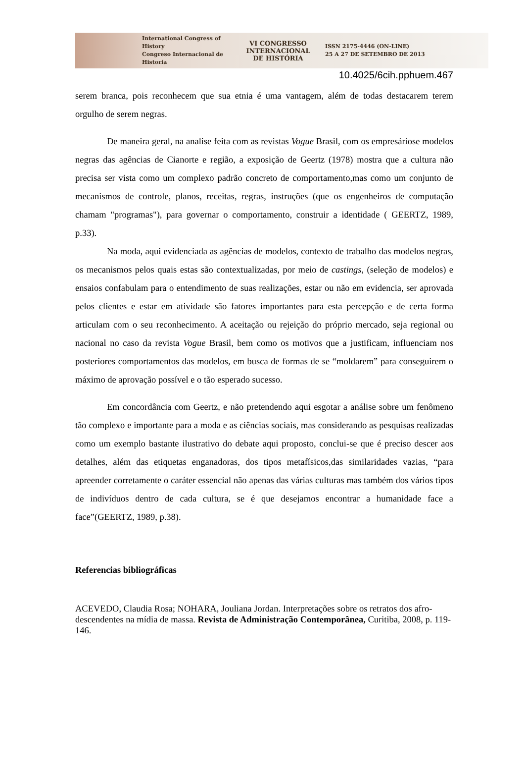International Congress of History
Congreso Internacional de Historia
VI CONGRESSO
INTERNACIONAL
DE HISTÓRIA
ISSN 2175-4446 (ON-LINE)
25 A 27 DE SETEMBRO DE 2013
10.4025/6cih.pphuem.467
serem branca, pois reconhecem que sua etnia é uma vantagem, além de todas destacarem terem orgulho de serem negras.
De maneira geral, na analise feita com as revistas Vogue Brasil, com os empresáriose modelos negras das agências de Cianorte e região, a exposição de Geertz (1978) mostra que a cultura não precisa ser vista como um complexo padrão concreto de comportamento,mas como um conjunto de mecanismos de controle, planos, receitas, regras, instruções (que os engenheiros de computação chamam "programas"), para governar o comportamento, construir a identidade ( GEERTZ, 1989, p.33).
Na moda, aqui evidenciada as agências de modelos, contexto de trabalho das modelos negras, os mecanismos pelos quais estas são contextualizadas, por meio de castings, (seleção de modelos) e ensaios confabulam para o entendimento de suas realizações, estar ou não em evidencia, ser aprovada pelos clientes e estar em atividade são fatores importantes para esta percepção e de certa forma articulam com o seu reconhecimento. A aceitação ou rejeição do próprio mercado, seja regional ou nacional no caso da revista Vogue Brasil, bem como os motivos que a justificam, influenciam nos posteriores comportamentos das modelos, em busca de formas de se “moldarem” para conseguirem o máximo de aprovação possível e o tão esperado sucesso.
Em concordância com Geertz, e não pretendendo aqui esgotar a análise sobre um fenômeno tão complexo e importante para a moda e as ciências sociais, mas considerando as pesquisas realizadas como um exemplo bastante ilustrativo do debate aqui proposto, conclui-se que é preciso descer aos detalhes, além das etiquetas enganadoras, dos tipos metafísicos,das similaridades vazias, “para apreender corretamente o caráter essencial não apenas das várias culturas mas também dos vários tipos de indivíduos dentro de cada cultura, se é que desejamos encontrar a humanidade face a face”(GEERTZ, 1989, p.38).
Referencias bibliográficas
ACEVEDO, Claudia Rosa; NOHARA, Jouliana Jordan. Interpretações sobre os retratos dos afro-descendentes na mídia de massa. Revista de Administração Contemporânea, Curitiba, 2008, p. 119-146.